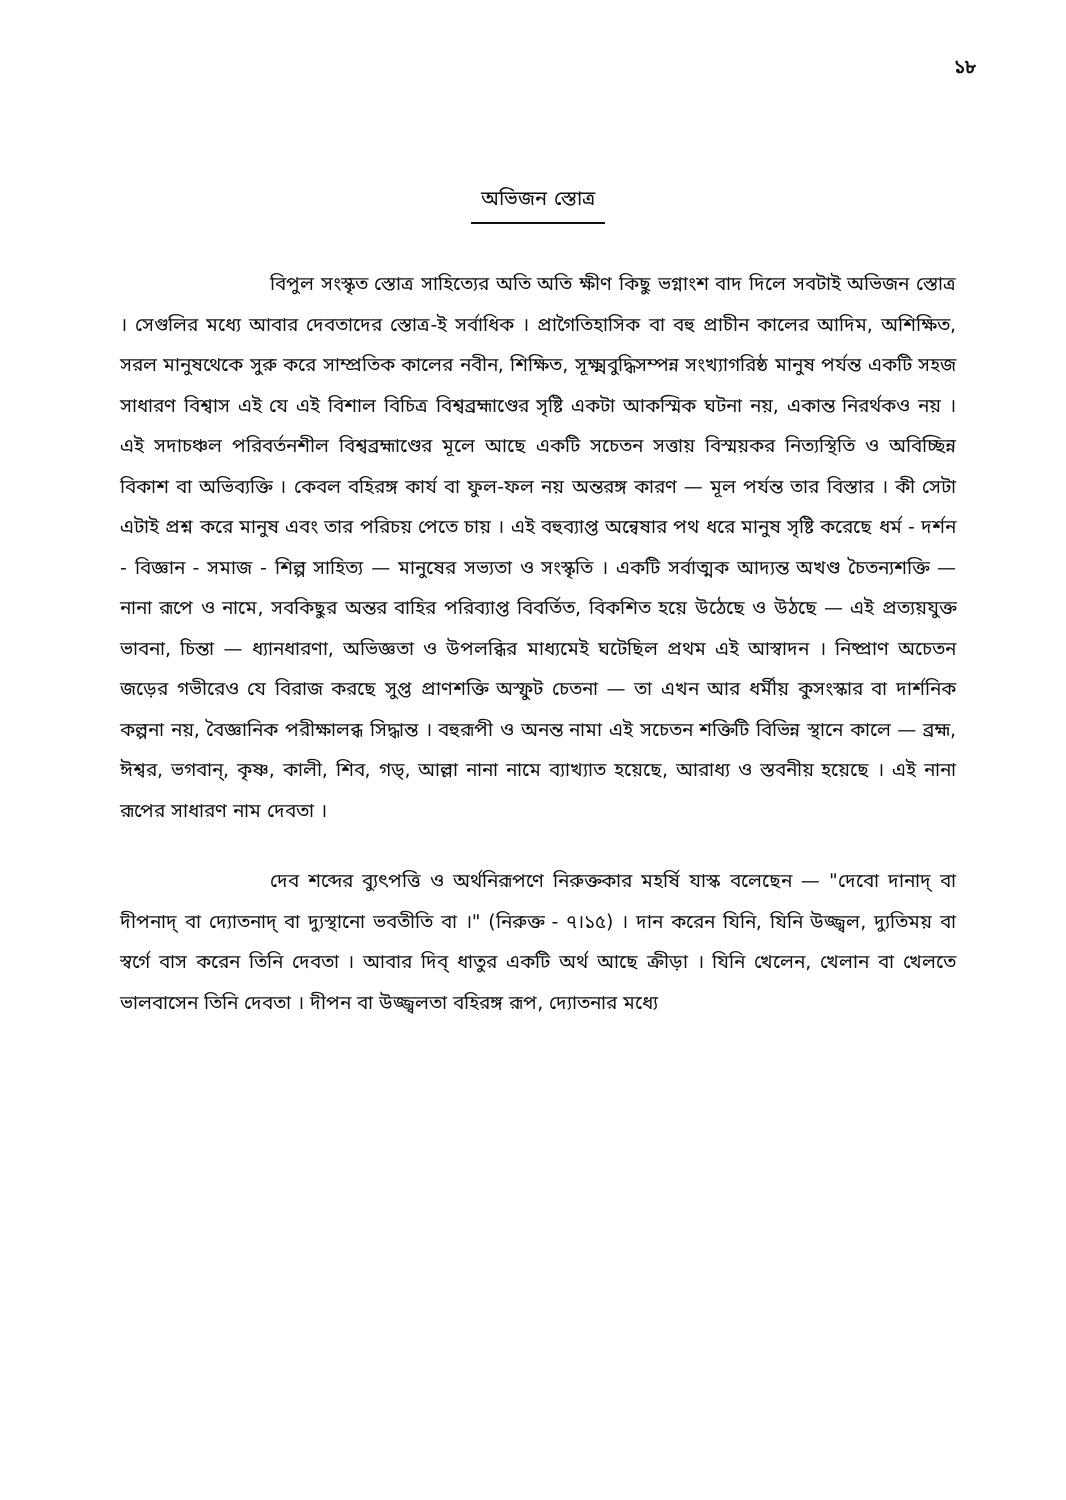১৮
অভিজন স্তোত্র
বিপুল সংস্কৃত স্তোত্র সাহিত্যের অতি অতি ক্ষীণ কিছু ভগ্নাংশ বাদ দিলে সবটাই অভিজন স্তোত্র । সেগুলির মধ্যে আবার দেবতাদের স্তোত্র-ই সর্বাধিক । প্রাগৈতিহাসিক বা বহু প্রাচীন কালের আদিম, অশিক্ষিত, সরল মানুষথেকে সুরু করে সাম্প্রতিক কালের নবীন, শিক্ষিত, সূক্ষ্মবুদ্ধিসম্পন্ন সংখ্যাগরিষ্ঠ মানুষ পর্যন্ত একটি সহজ সাধারণ বিশ্বাস এই যে এই বিশাল বিচিত্র বিশ্বব্রহ্মাণ্ডের সৃষ্টি একটা আকস্মিক ঘটনা নয়, একান্ত নিরর্থকও নয় । এই সদাচঞ্চল পরিবর্তনশীল বিশ্বব্রহ্মাণ্ডের মূলে আছে একটি সচেতন সত্তায় বিস্ময়কর নিত্যস্থিতি ও অবিচ্ছিন্ন বিকাশ বা অভিব্যক্তি । কেবল বহিরঙ্গ কার্য বা ফুল-ফল নয় অন্তরঙ্গ কারণ — মূল পর্যন্ত তার বিস্তার । কী সেটা এটাই প্রশ্ন করে মানুষ এবং তার পরিচয় পেতে চায় । এই বহুব্যাপ্ত অন্বেষার পথ ধরে মানুষ সৃষ্টি করেছে ধর্ম - দর্শন - বিজ্ঞান - সমাজ - শিল্প সাহিত্য — মানুষের সভ্যতা ও সংস্কৃতি । একটি সর্বাত্মক আদ্যন্ত অখণ্ড চৈতন্যশক্তি — নানা রূপে ও নামে, সবকিছুর অন্তর বাহির পরিব্যাপ্ত বিবর্তিত, বিকশিত হয়ে উঠেছে ও উঠছে — এই প্রত্যয়যুক্ত ভাবনা, চিন্তা — ধ্যানধারণা, অভিজ্ঞতা ও উপলব্ধির মাধ্যমেই ঘটেছিল প্রথম এই আস্বাদন । নিষ্প্রাণ অচেতন জড়ের গভীরেও যে বিরাজ করছে সুপ্ত প্রাণশক্তি অস্ফুট চেতনা — তা এখন আর ধর্মীয় কুসংস্কার বা দার্শনিক কল্পনা নয়, বৈজ্ঞানিক পরীক্ষালব্ধ সিদ্ধান্ত । বহুরূপী ও অনন্ত নামা এই সচেতন শক্তিটি বিভিন্ন স্থানে কালে — ব্রহ্ম, ঈশ্বর, ভগবান্, কৃষ্ণ, কালী, শিব, গড্, আল্লা নানা নামে ব্যাখ্যাত হয়েছে, আরাধ্য ও স্তবনীয় হয়েছে । এই নানা রূপের সাধারণ নাম দেবতা ।
দেব শব্দের ব্যুৎপত্তি ও অর্থনিরূপণে নিরুক্তকার মহর্ষি যাস্ক বলেছেন — "দেবো দানাদ্ বা দীপনাদ্ বা দ্যোতনাদ্ বা দ্যুস্থানো ভবতীতি বা ।" (নিরুক্ত - ৭।১৫) । দান করেন যিনি, যিনি উজ্জ্বল, দ্যুতিময় বা স্বর্গে বাস করেন তিনি দেবতা । আবার দিব্ ধাতুর একটি অর্থ আছে ক্রীড়া । যিনি খেলেন, খেলান বা খেলতে ভালবাসেন তিনি দেবতা । দীপন বা উজ্জ্বলতা বহিরঙ্গ রূপ, দ্যোতনার মধ্যে